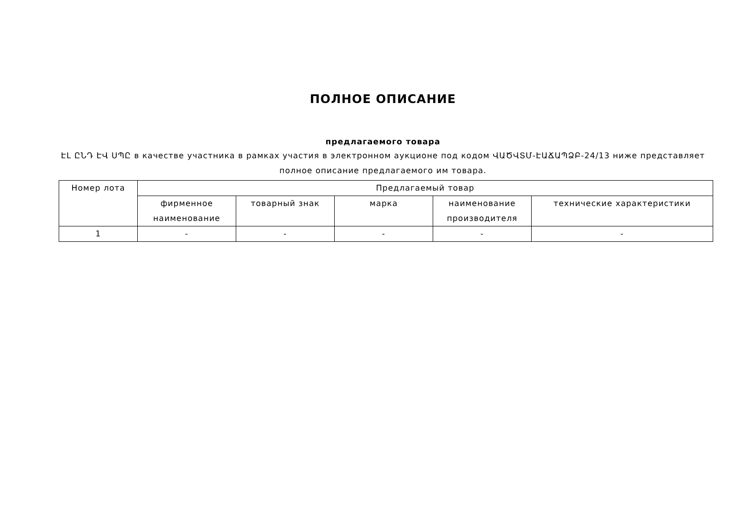ПОЛНОЕ ОПИСАНИЕ
предлагаемого товара
ԷԼ ԸՆԴ ԷՎ ՍՊԸ в качестве участника в рамках участия в электронном аукционе под кодом ՎԱԾՎՏՄ-ԷԱՃԱՊՁԲ-24/13 ниже представляет полное описание предлагаемого им товара.
| Номер лота | Предлагаемый товар | | | | |
| --- | --- | --- | --- | --- | --- |
| | фирменное наименование | товарный знак | марка | наименование производителя | технические характеристики |
| 1 | - | - | - | - | - |